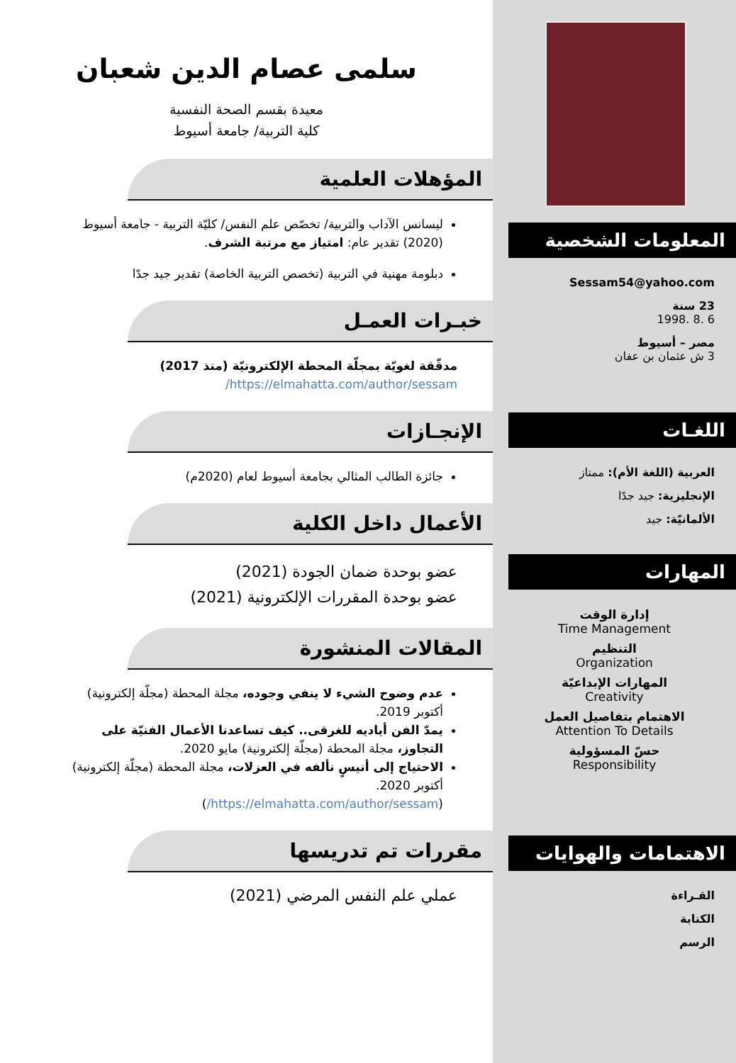المعلومات الشخصية
Sessam54@yahoo.com
23 سنة
6 .8 .1998
مصر – أسيوط
3 ش عثمان بن عفان
اللغـات
العربية (اللغة الأم): ممتاز
الإنجليزية: جيد جدًا
الألمانيّة: جيد
المهارات
إدارة الوقت
Time Management
التنظيم
Organization
المهارات الإبداعيّة
Creativity
الاهتمام بتفاصيل العمل
Attention To Details
حسّ المسؤولية
Responsibility
الاهتمامات والهوايات
القـراءة
الكتابة
الرسم
سلمى عصام الدين شعبان
معيدة بقسم الصحة النفسية
كلية التربية/ جامعة أسيوط
المؤهلات العلمية
ليسانس الآداب والتربية/ تخصّص علم النفس/ كليّة التربية - جامعة أسيوط (2020) تقدير عام: امتياز مع مرتبة الشرف.
دبلومة مهنية في التربية (تخصص التربية الخاصة) تقدير جيد جدًا
خبـرات العمـل
مدقّقة لغويّة بمجلّة المحطة الإلكترونيّة (منذ 2017)
https://elmahatta.com/author/sessam/
الإنجـازات
جائزة الطالب المثالي بجامعة أسيوط لعام (2020م)
الأعمال داخل الكلية
عضو بوحدة ضمان الجودة (2021)
عضو بوحدة المقررات الإلكترونية (2021)
المقالات المنشورة
عدم وضوح الشيء لا ينفي وجوده، مجلة المحطة (مجلّة إلكترونية) أكتوبر 2019.
يمدّ الفن أياديه للغرقى.. كيف تساعدنا الأعمال الفنيّة على التجاوز، مجلة المحطة (مجلّة إلكترونية) مايو 2020.
الاحتياج إلى أنيسٍ نألفه في العزلات، مجلة المحطة (مجلّة إلكترونية) أكتوبر 2020.
(https://elmahatta.com/author/sessam/)
مقررات تم تدريسها
عملي علم النفس المرضي (2021)